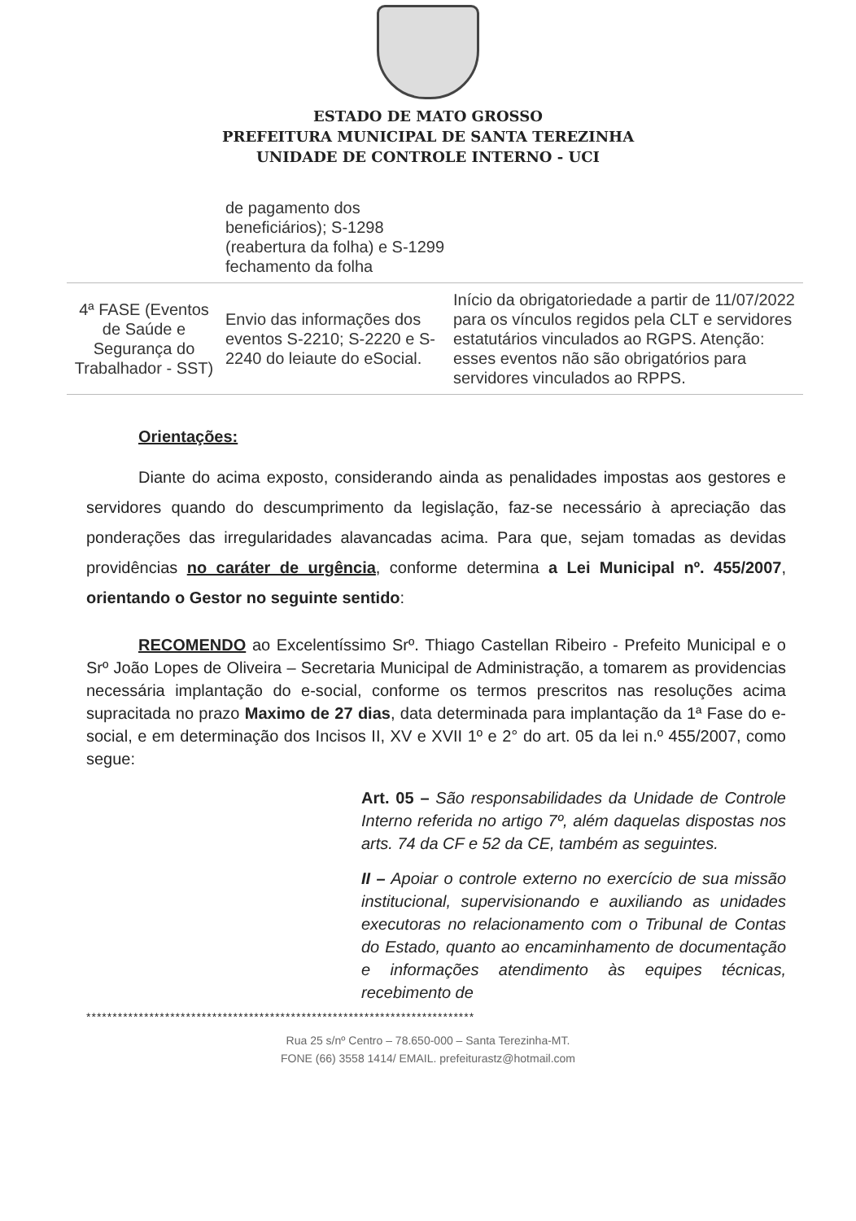ESTADO DE MATO GROSSO
PREFEITURA MUNICIPAL DE SANTA TEREZINHA
UNIDADE DE CONTROLE INTERNO - UCI
| | de pagamento dos beneficiários); S-1298 (reabertura da folha) e S-1299 fechamento da folha | |
| 4ª FASE (Eventos de Saúde e Segurança do Trabalhador - SST) | Envio das informações dos eventos S-2210; S-2220 e S-2240 do leiaute do eSocial. | Início da obrigatoriedade a partir de 11/07/2022 para os vínculos regidos pela CLT e servidores estatutários vinculados ao RGPS. Atenção: esses eventos não são obrigatórios para servidores vinculados ao RPPS. |
Orientações:
Diante do acima exposto, considerando ainda as penalidades impostas aos gestores e servidores quando do descumprimento da legislação, faz-se necessário à apreciação das ponderações das irregularidades alavancadas acima. Para que, sejam tomadas as devidas providências no caráter de urgência, conforme determina a Lei Municipal nº. 455/2007, orientando o Gestor no seguinte sentido:
RECOMENDO ao Excelentíssimo Srº. Thiago Castellan Ribeiro - Prefeito Municipal e o Srº João Lopes de Oliveira – Secretaria Municipal de Administração, a tomarem as providencias necessária implantação do e-social, conforme os termos prescritos nas resoluções acima supracitada no prazo Maximo de 27 dias, data determinada para implantação da 1ª Fase do e-social, e em determinação dos Incisos II, XV e XVII 1º e 2° do art. 05 da lei n.º 455/2007, como segue:
Art. 05 – São responsabilidades da Unidade de Controle Interno referida no artigo 7º, além daquelas dispostas nos arts. 74 da CF e 52 da CE, também as seguintes.
II – Apoiar o controle externo no exercício de sua missão institucional, supervisionando e auxiliando as unidades executoras no relacionamento com o Tribunal de Contas do Estado, quanto ao encaminhamento de documentação e informações atendimento às equipes técnicas, recebimento de
**************************************************************************
Rua 25 s/nº Centro – 78.650-000 – Santa Terezinha-MT.
FONE (66) 3558 1414/ EMAIL. prefeiturastz@hotmail.com